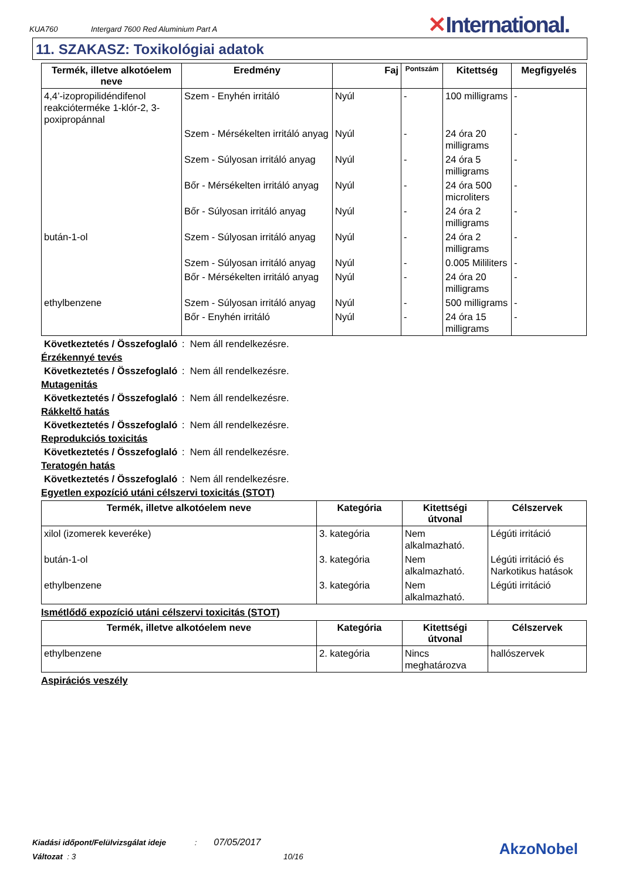KUA760 Intergard 7600 Red Aluminium Part A
✕International.
11. SZAKASZ: Toxikológiai adatok
| Termék, illetve alkotóelem neve | Eredmény | Faj | Pontszám | Kitettség | Megfigyelés |
| --- | --- | --- | --- | --- | --- |
| 4,4’-izopropilidéndifenol reakcióterméke 1-klór-2, 3-poxipropánnal | Szem - Enyhén irritáló | Nyúl | - | 100 milligrams | - |
| | Szem - Mérsékelten irritáló anyag | Nyúl | - | 24 óra 20 milligrams | - |
| | Szem - Súlyosan irritáló anyag | Nyúl | - | 24 óra 5 milligrams | - |
| | Bőr - Mérsékelten irritáló anyag | Nyúl | - | 24 óra 500 microliters | - |
| | Bőr - Súlyosan irritáló anyag | Nyúl | - | 24 óra 2 milligrams | - |
| bután-1-ol | Szem - Súlyosan irritáló anyag | Nyúl | - | 24 óra 2 milligrams | - |
| | Szem - Súlyosan irritáló anyag | Nyúl | - | 0.005 Mililiters | - |
| | Bőr - Mérsékelten irritáló anyag | Nyúl | - | 24 óra 20 milligrams | - |
| ethylbenzene | Szem - Súlyosan irritáló anyag | Nyúl | - | 500 milligrams | - |
| | Bőr - Enyhén irritáló | Nyúl | - | 24 óra 15 milligrams | - |
Következtetés / Összefoglaló: Nem áll rendelkezésre.
Érzékennyé tevés
Következtetés / Összefoglaló: Nem áll rendelkezésre.
Mutagenitás
Következtetés / Összefoglaló: Nem áll rendelkezésre.
Rákkeltő hatás
Következtetés / Összefoglaló: Nem áll rendelkezésre.
Reprodukciós toxicitás
Következtetés / Összefoglaló: Nem áll rendelkezésre.
Teratogén hatás
Következtetés / Összefoglaló: Nem áll rendelkezésre.
Egyetlen expozíció utáni célszervi toxicitás (STOT)
| Termék, illetve alkotóelem neve | Kategória | Kitettségi útvonal | Célszervek |
| --- | --- | --- | --- |
| xilol (izomerek keveréke) | 3. kategória | Nem alkalmazható. | Légúti irritáció |
| bután-1-ol | 3. kategória | Nem alkalmazható. | Légúti irritáció és Narkotikus hatások |
| ethylbenzene | 3. kategória | Nem alkalmazható. | Légúti irritáció |
Ismétlődő expozíció utáni célszervi toxicitás (STOT)
| Termék, illetve alkotóelem neve | Kategória | Kitettségi útvonal | Célszervek |
| --- | --- | --- | --- |
| ethylbenzene | 2. kategória | Nincs meghatározva | hallószervek |
Aspirációs veszély
Kiadási időpont/Felülvizsgálat ideje : 07/05/2017
Változat : 3 10/16
AkzoNobel